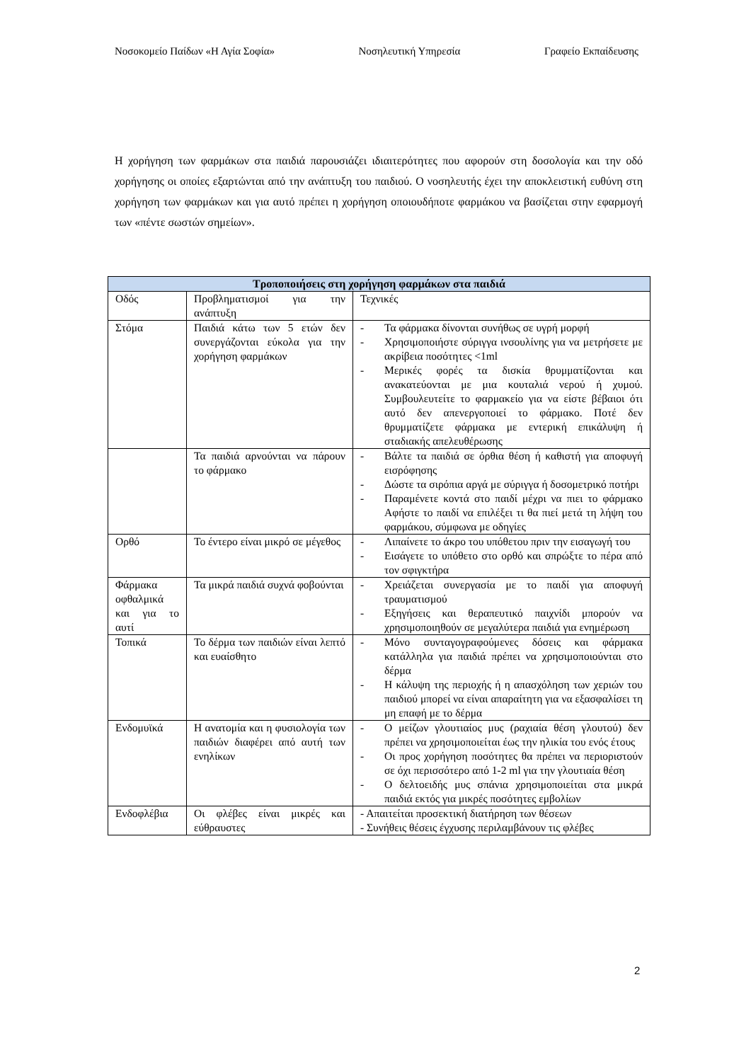Νοσοκομείο Παίδων «Η Αγία Σοφία» Νοσηλευτική Υπηρεσία Γραφείο Εκπαίδευσης
Η χορήγηση των φαρμάκων στα παιδιά παρουσιάζει ιδιαιτερότητες που αφορούν στη δοσολογία και την οδό χορήγησης οι οποίες εξαρτώνται από την ανάπτυξη του παιδιού. Ο νοσηλευτής έχει την αποκλειστική ευθύνη στη χορήγηση των φαρμάκων και για αυτό πρέπει η χορήγηση οποιουδήποτε φαρμάκου να βασίζεται στην εφαρμογή των «πέντε σωστών σημείων».
| Τροποποιήσεις στη χορήγηση φαρμάκων στα παιδιά | | |
| --- | --- | --- |
| Οδός | Προβληματισμοί για την ανάπτυξη | Τεχνικές |
| Στόμα | Παιδιά κάτω των 5 ετών δεν συνεργάζονται εύκολα για την χορήγηση φαρμάκων | - Τα φάρμακα δίνονται συνήθως σε υγρή μορφή - Χρησιμοποιήστε σύριγγα ινσουλίνης για να μετρήσετε με ακρίβεια ποσότητες <1ml - Μερικές φορές τα δισκία θρυμματίζονται και ανακατεύονται με μια κουταλιά νερού ή χυμού. Συμβουλευτείτε το φαρμακείο για να είστε βέβαιοι ότι αυτό δεν απενεργοποιεί το φάρμακο. Ποτέ δεν θρυμματίζετε φάρμακα με εντερική επικάλυψη ή σταδιακής απελευθέρωσης |
| | Τα παιδιά αρνούνται να πάρουν το φάρμακο | - Βάλτε τα παιδιά σε όρθια θέση ή καθιστή για αποφυγή εισρόφησης - Δώστε τα σιρόπια αργά με σύριγγα ή δοσομετρικό ποτήρι - Παραμένετε κοντά στο παιδί μέχρι να πιει το φάρμακο Αφήστε το παιδί να επιλέξει τι θα πιεί μετά τη λήψη του φαρμάκου, σύμφωνα με οδηγίες |
| Ορθό | Το έντερο είναι μικρό σε μέγεθος | - Λιπαίνετε το άκρο του υπόθετου πριν την εισαγωγή του - Εισάγετε το υπόθετο στο ορθό και σπρώξτε το πέρα από τον σφιγκτήρα |
| Φάρμακα οφθαλμικά και για το αυτί | Τα μικρά παιδιά συχνά φοβούνται | - Χρειάζεται συνεργασία με το παιδί για αποφυγή τραυματισμού - Εξηγήσεις και θεραπευτικό παιχνίδι μπορούν να χρησιμοποιηθούν σε μεγαλύτερα παιδιά για ενημέρωση |
| Τοπικά | Το δέρμα των παιδιών είναι λεπτό και ευαίσθητο | - Μόνο συνταγογραφούμενες δόσεις και φάρμακα κατάλληλα για παιδιά πρέπει να χρησιμοποιούνται στο δέρμα - Η κάλυψη της περιοχής ή η απασχόληση των χεριών του παιδιού μπορεί να είναι απαραίτητη για να εξασφαλίσει τη μη επαφή με το δέρμα |
| Ενδομυϊκά | Η ανατομία και η φυσιολογία των παιδιών διαφέρει από αυτή των ενηλίκων | - Ο μείζων γλουτιαίος μυς (ραχιαία θέση γλουτού) δεν πρέπει να χρησιμοποιείται έως την ηλικία του ενός έτους - Οι προς χορήγηση ποσότητες θα πρέπει να περιοριστούν σε όχι περισσότερο από 1-2 ml για την γλουτιαία θέση - Ο δελτοειδής μυς σπάνια χρησιμοποιείται στα μικρά παιδιά εκτός για μικρές ποσότητες εμβολίων |
| Ενδοφλέβια | Οι φλέβες είναι μικρές και εύθραυστες | - Απαιτείται προσεκτική διατήρηση των θέσεων - Συνήθεις θέσεις έγχυσης περιλαμβάνουν τις φλέβες |
2